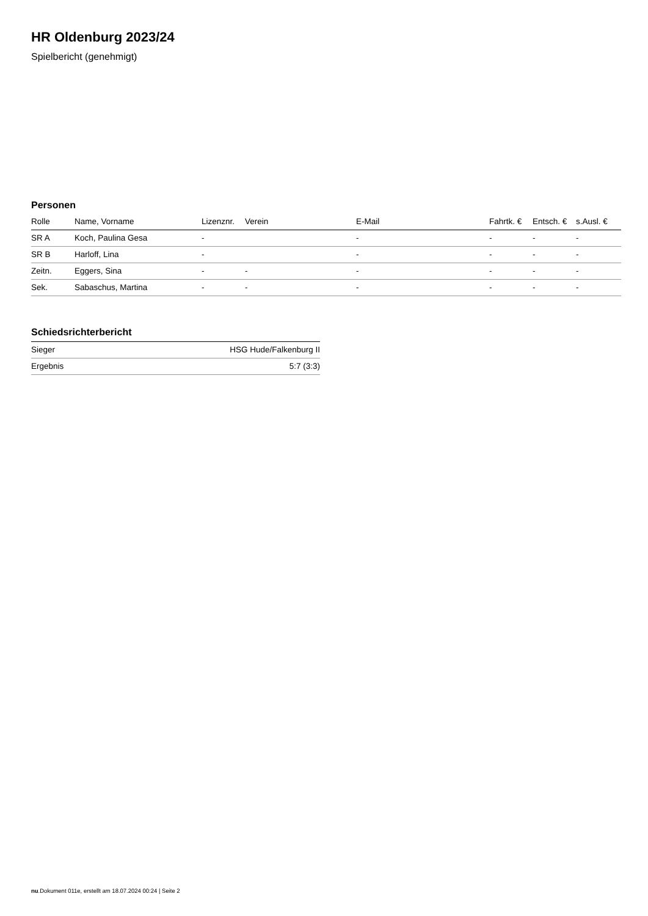HR Oldenburg 2023/24
Spielbericht (genehmigt)
Personen
| Rolle | Name, Vorname | Lizenznr. | Verein | E-Mail | Fahrtk. € | Entsch. € | s.Ausl. € |
| --- | --- | --- | --- | --- | --- | --- | --- |
| SR A | Koch, Paulina Gesa | - | | - | - | - | - |
| SR B | Harloff, Lina | - | | - | - | - | - |
| Zeitn. | Eggers, Sina | - | - | - | - | - | - |
| Sek. | Sabaschus, Martina | - | - | - | - | - | - |
Schiedsrichterbericht
| Sieger | HSG Hude/Falkenburg II |
| Ergebnis | 5:7 (3:3) |
nu.Dokument 011e, erstellt am 18.07.2024 00:24 | Seite 2